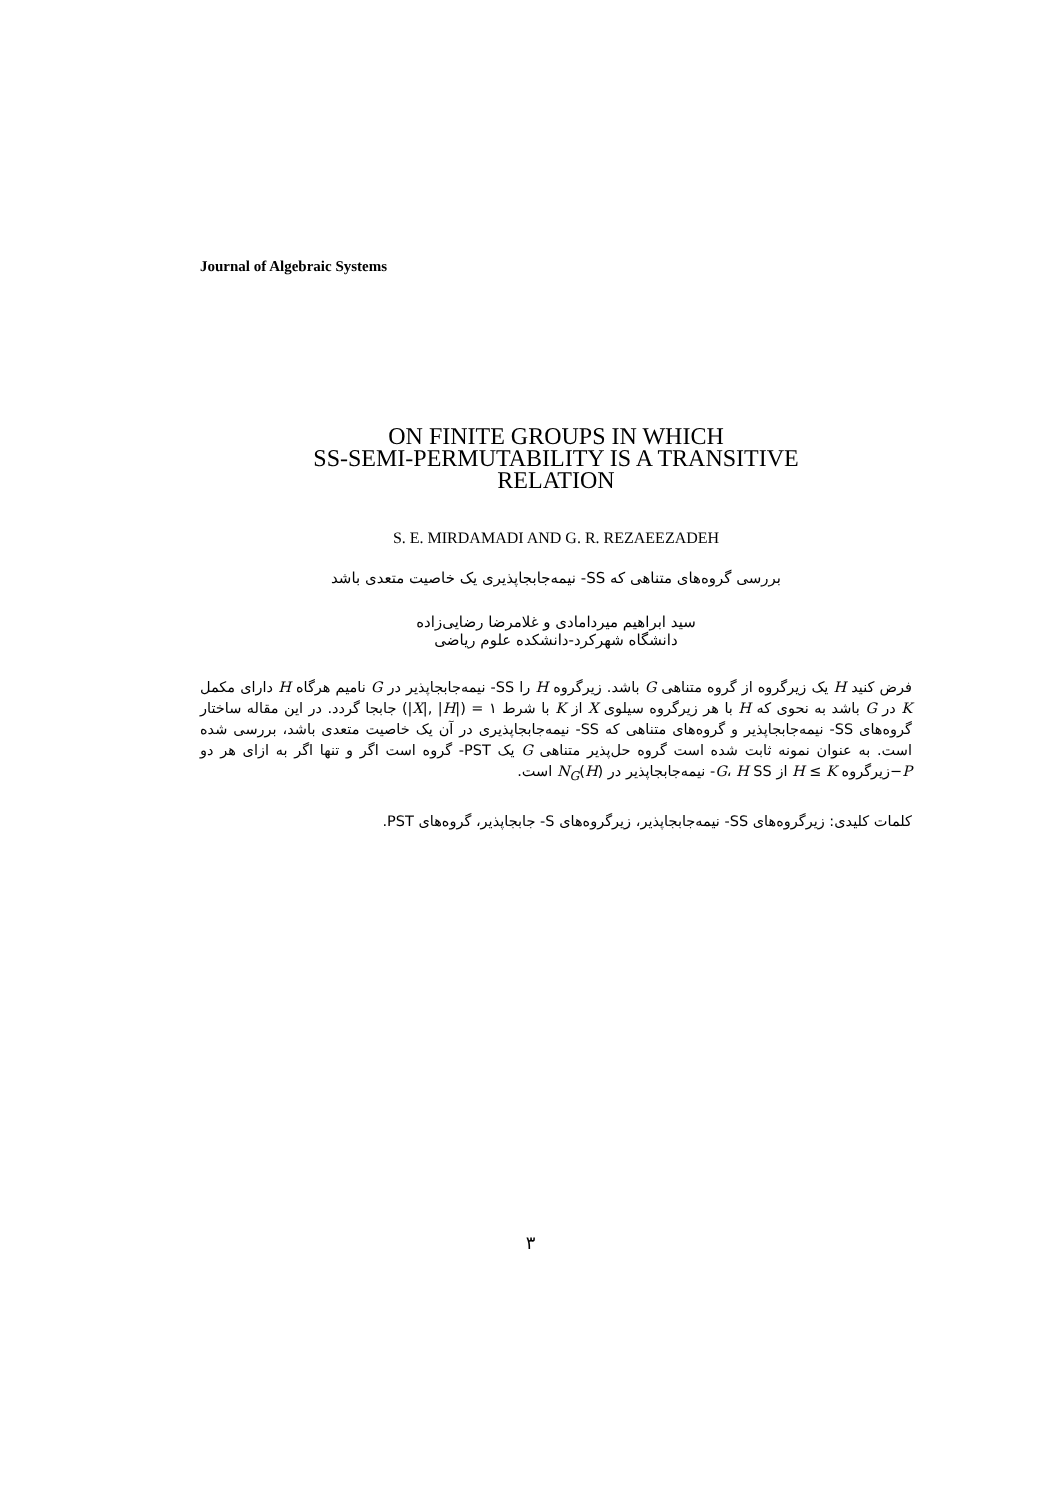Journal of Algebraic Systems
ON FINITE GROUPS IN WHICH
SS-SEMI-PERMUTABILITY IS A TRANSITIVE
RELATION
S. E. MIRDAMADI AND G. R. REZAEEZADEH
بررسی گروه‌های متناهی که SS- نیمه‌جابجاپذیری یک خاصیت متعدی باشد
سید ابراهیم میردامادی و غلامرضا رضایی‌زاده
دانشگاه شهرکرد-دانشکده علوم ریاضی
فرض کنید H یک زیرگروه از گروه متناهی G باشد. زیرگروه H را SS- نیمه‌جابجاپذیر در G نامیم هرگاه H دارای مکمل K در G باشد به نحوی که H با هر زیرگروه سیلوی X از K با شرط ۱ = (|X|, |H|) جابجا گردد. در این مقاله ساختار گروه‌های SS- نیمه‌جابجاپذیر و گروه‌های متناهی که SS- نیمه‌جابجاپذیری در آن یک خاصیت متعدی باشد، بررسی شده است. به عنوان نمونه ثابت شده است گروه حل‌پذیر متناهی G یک PST- گروه است اگر و تنها اگر به ازای هر دو P−زیرگروه H ≤ K از G، H SS- نیمه‌جابجاپذیر در N<sub>G</sub>(H) است.
کلمات کلیدی: زیرگروه‌های SS- نیمه‌جابجاپذیر، زیرگروه‌های S- جابجاپذیر، گروه‌های PST.
۳